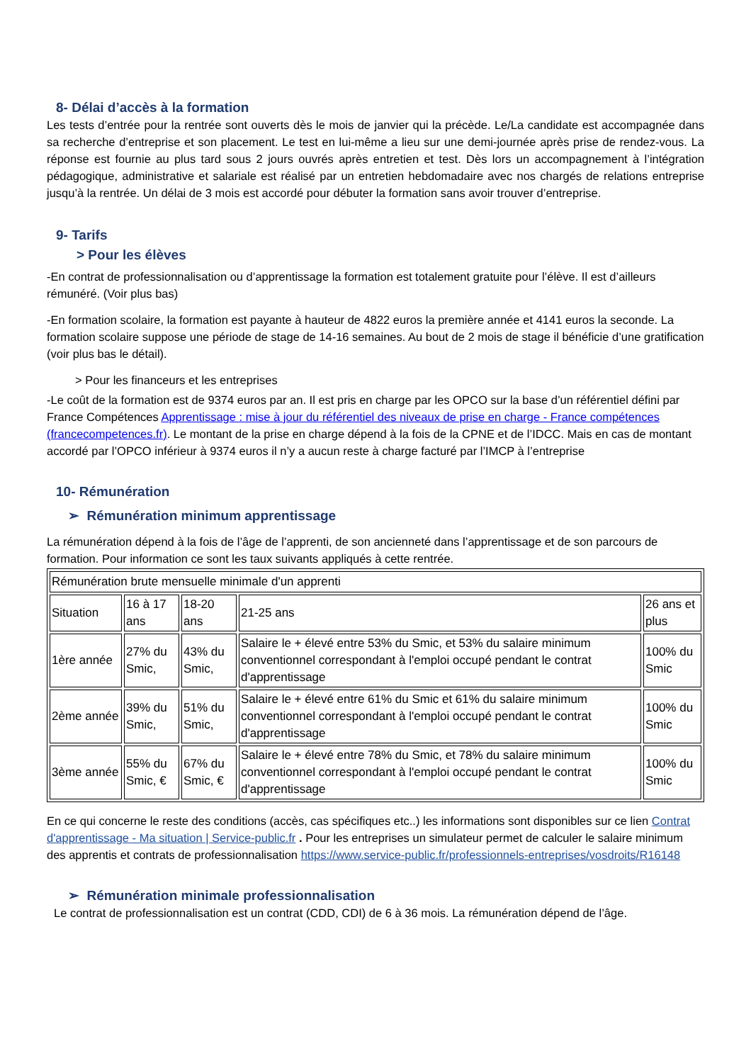8- Délai d’accès à la formation
Les tests d’entrée pour la rentrée sont ouverts dès le mois de janvier qui la précède. Le/La candidate est accompagnée dans sa recherche d’entreprise et son placement. Le test en lui-même a lieu sur une demi-journée après prise de rendez-vous. La réponse est fournie au plus tard sous 2 jours ouvrés après entretien et test. Dès lors un accompagnement à l’intégration pédagogique, administrative et salariale est réalisé par un entretien hebdomadaire avec nos chargés de relations entreprise jusqu’à la rentrée. Un délai de 3 mois est accordé pour débuter la formation sans avoir trouver d’entreprise.
9- Tarifs
> Pour les élèves
-En contrat de professionnalisation ou d’apprentissage la formation est totalement gratuite pour l’élève. Il est d’ailleurs rémunéré. (Voir plus bas)
-En formation scolaire, la formation est payante à hauteur de 4822 euros la première année et 4141 euros la seconde. La formation scolaire suppose une période de stage de 14-16 semaines. Au bout de 2 mois de stage il bénéficie d’une gratification (voir plus bas le détail).
> Pour les financeurs et les entreprises
-Le coût de la formation est de 9374 euros par an. Il est pris en charge par les OPCO sur la base d’un référentiel défini par France Compétences Apprentissage : mise à jour du référentiel des niveaux de prise en charge - France compétences (francecompetences.fr). Le montant de la prise en charge dépend à la fois de la CPNE et de l’IDCC. Mais en cas de montant accordé par l’OPCO inférieur à 9374 euros il n’y a aucun reste à charge facturé par l’IMCP à l’entreprise
10- Rémunération
➢ Rémunération minimum apprentissage
La rémunération dépend à la fois de l’âge de l’apprenti, de son ancienneté dans l’apprentissage et de son parcours de formation. Pour information ce sont les taux suivants appliqués à cette rentrée.
| Rémunération brute mensuelle minimale d'un apprenti | | | | |
| Situation | 16 à 17 ans | 18-20 ans | 21-25 ans | 26 ans et plus |
| 1ère année | 27% du Smic, | 43% du Smic, | Salaire le + élevé entre 53% du Smic, et 53% du salaire minimum conventionnel correspondant à l'emploi occupé pendant le contrat d'apprentissage | 100% du Smic |
| 2ème année | 39% du Smic, | 51% du Smic, | Salaire le + élevé entre 61% du Smic et 61% du salaire minimum conventionnel correspondant à l'emploi occupé pendant le contrat d'apprentissage | 100% du Smic |
| 3ème année | 55% du Smic, € | 67% du Smic, € | Salaire le + élevé entre 78% du Smic, et 78% du salaire minimum conventionnel correspondant à l'emploi occupé pendant le contrat d'apprentissage | 100% du Smic |
En ce qui concerne le reste des conditions (accès, cas spécifiques etc..) les informations sont disponibles sur ce lien Contrat d'apprentissage - Ma situation | Service-public.fr . Pour les entreprises un simulateur permet de calculer le salaire minimum des apprentis et contrats de professionnalisation https://www.service-public.fr/professionnels-entreprises/vosdroits/R16148
➢ Rémunération minimale professionnalisation
Le contrat de professionnalisation est un contrat (CDD, CDI) de 6 à 36 mois. La rémunération dépend de l’âge.